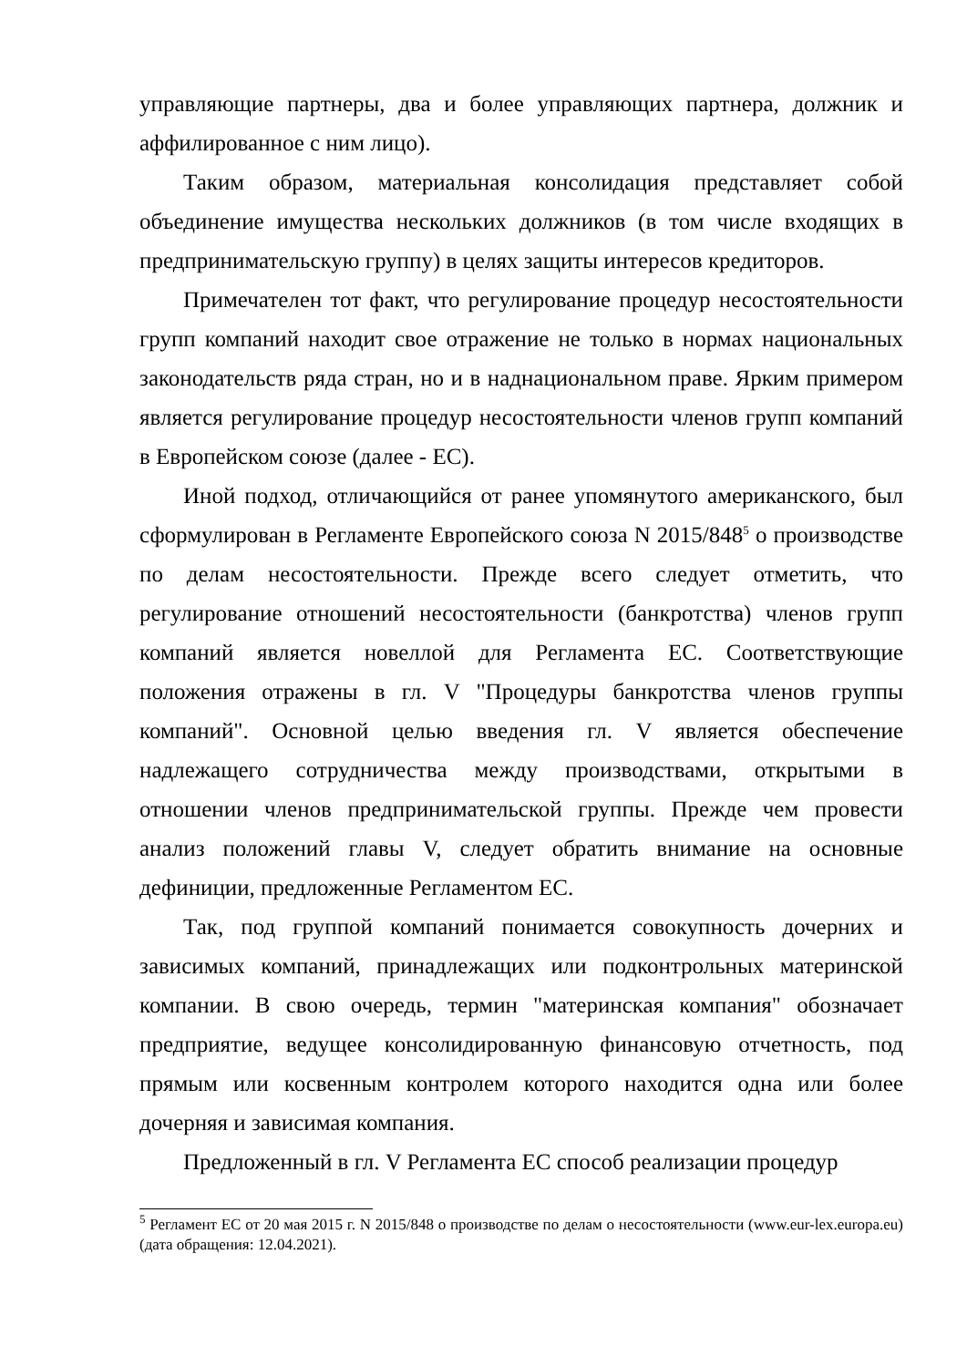управляющие партнеры, два и более управляющих партнера, должник и аффилированное с ним лицо).
Таким образом, материальная консолидация представляет собой объединение имущества нескольких должников (в том числе входящих в предпринимательскую группу) в целях защиты интересов кредиторов.
Примечателен тот факт, что регулирование процедур несостоятельности групп компаний находит свое отражение не только в нормах национальных законодательств ряда стран, но и в наднациональном праве. Ярким примером является регулирование процедур несостоятельности членов групп компаний в Европейском союзе (далее - ЕС).
Иной подход, отличающийся от ранее упомянутого американского, был сформулирован в Регламенте Европейского союза N 2015/848<sup>5</sup> о производстве по делам несостоятельности. Прежде всего следует отметить, что регулирование отношений несостоятельности (банкротства) членов групп компаний является новеллой для Регламента ЕС. Соответствующие положения отражены в гл. V "Процедуры банкротства членов группы компаний". Основной целью введения гл. V является обеспечение надлежащего сотрудничества между производствами, открытыми в отношении членов предпринимательской группы. Прежде чем провести анализ положений главы V, следует обратить внимание на основные дефиниции, предложенные Регламентом ЕС.
Так, под группой компаний понимается совокупность дочерних и зависимых компаний, принадлежащих или подконтрольных материнской компании. В свою очередь, термин "материнская компания" обозначает предприятие, ведущее консолидированную финансовую отчетность, под прямым или косвенным контролем которого находится одна или более дочерняя и зависимая компания.
Предложенный в гл. V Регламента ЕС способ реализации процедур
<sup>5</sup> Регламент ЕС от 20 мая 2015 г. N 2015/848 о производстве по делам о несостоятельности (www.eur-lex.europa.eu) (дата обращения: 12.04.2021).